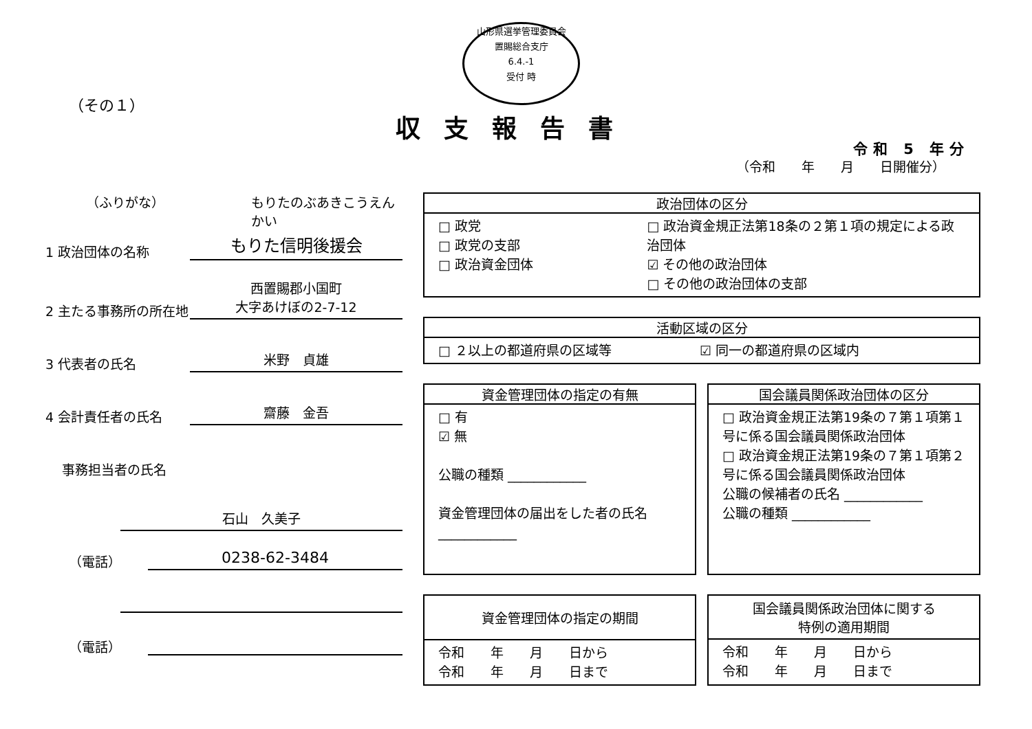山形県選挙管理委員会
置賜総合支庁
6.4.-1
受付 時
（その１）
収支報告書
令和 5 年分
（令和　　年　　月　　日開催分）
（ふりがな） もりたのぶあきこうえんかい
1 政治団体の名称 もりた信明後援会
2 主たる事務所の所在地 西置賜郡小国町
大字あけぼの2-7-12
3 代表者の氏名 米野　貞雄
4 会計責任者の氏名 齋藤　金吾
事務担当者の氏名
石山　久美子
（電話） 0238-62-3484
（電話）
政治団体の区分
□ 政党
□ 政党の支部
□ 政治資金団体
□ 政治資金規正法第18条の２第１項の規定による政治団体
☑ その他の政治団体
□ その他の政治団体の支部
活動区域の区分
□ ２以上の都道府県の区域等 ☑ 同一の都道府県の区域内
資金管理団体の指定の有無
□ 有
☑ 無
公職の種類 ____________
資金管理団体の届出をした者の氏名 ____________
国会議員関係政治団体の区分
□ 政治資金規正法第19条の７第１項第１号に係る国会議員関係政治団体
□ 政治資金規正法第19条の７第１項第２号に係る国会議員関係政治団体
公職の候補者の氏名 ____________
公職の種類 ____________
資金管理団体の指定の期間
令和　　年　　月　　日から
令和　　年　　月　　日まで
国会議員関係政治団体に関する
特例の適用期間
令和　　年　　月　　日から
令和　　年　　月　　日まで